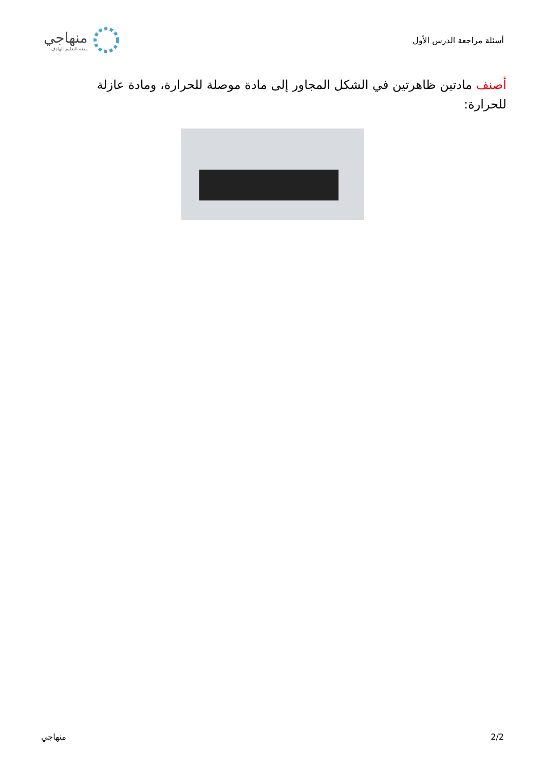أسئلة مراجعة الدرس الأول
منهاجي
متعة التعليم الهادف
أصنف مادتين ظاهرتين في الشكل المجاور إلى مادة موصلة للحرارة، ومادة عازلة للحرارة:
2/2 منهاجي